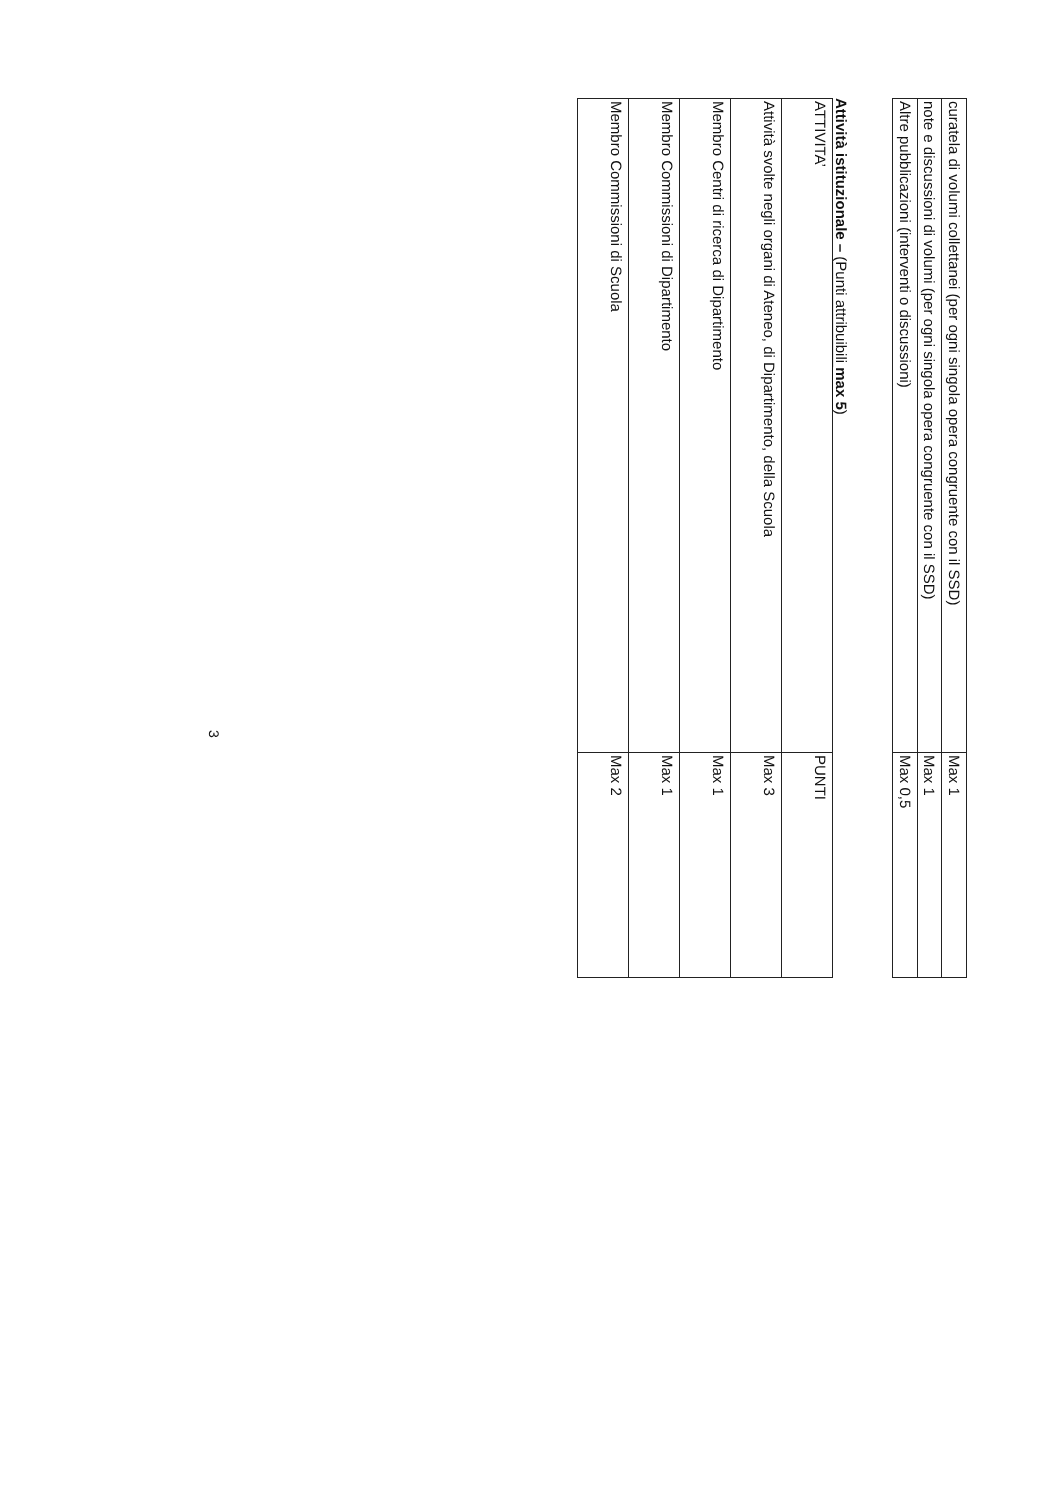| curatela di volumi collettanei (per ogni singola opera congruente con il SSD) | Max 1 |
| note e discussioni di volumi (per ogni singola opera congruente con il SSD) | Max 1 |
| Altre pubblicazioni (interventi o discussioni) | Max 0,5 |
Attività istituzionale – (Punti attribuibili max 5)
| ATTIVITA’ | PUNTI |
| Attività svolte negli organi di Ateneo, di Dipartimento, della Scuola | Max 3 |
| Membro Centri di ricerca di Dipartimento | Max 1 |
| Membro Commissioni di Dipartimento | Max 1 |
| Membro Commissioni di Scuola | Max 2 |
3